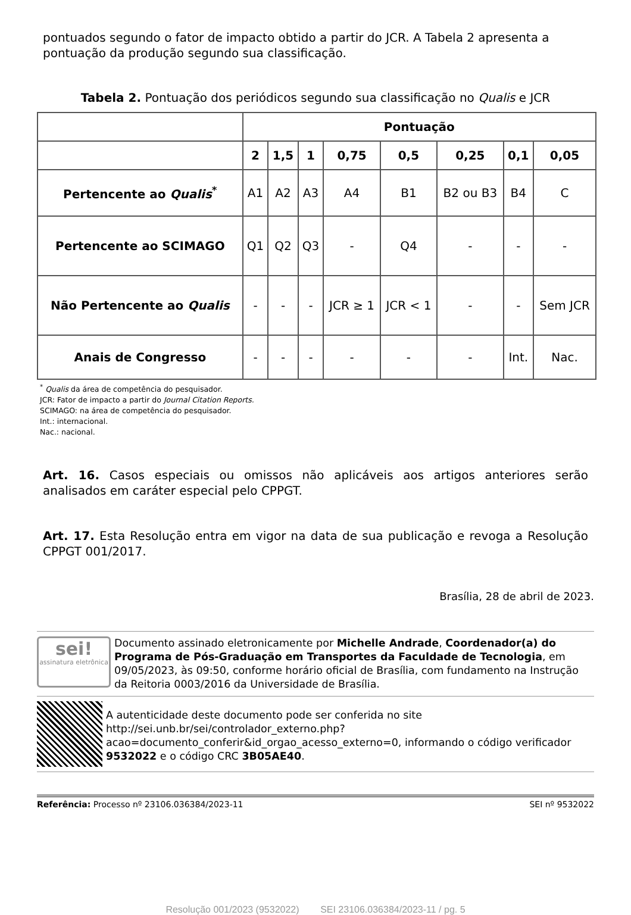pontuados segundo o fator de impacto obtido a partir do JCR. A Tabela 2 apresenta a pontuação da produção segundo sua classificação.
Tabela 2. Pontuação dos periódicos segundo sua classificação no Qualis e JCR
| | Pontuação | | | | | | | |
| | 2 | 1,5 | 1 | 0,75 | 0,5 | 0,25 | 0,1 | 0,05 |
| Pertencente ao Qualis<sup>*</sup> | A1 | A2 | A3 | A4 | B1 | B2 ou B3 | B4 | C |
| Pertencente ao SCIMAGO | Q1 | Q2 | Q3 | - | Q4 | - | - | - |
| Não Pertencente ao Qualis | - | - | - | JCR ≥ 1 | JCR < 1 | - | - | Sem JCR |
| Anais de Congresso | - | - | - | - | - | - | Int. | Nac. |
<sup>*</sup> Qualis da área de competência do pesquisador.
JCR: Fator de impacto a partir do Journal Citation Reports.
SCIMAGO: na área de competência do pesquisador.
Int.: internacional.
Nac.: nacional.
Art. 16. Casos especiais ou omissos não aplicáveis aos artigos anteriores serão analisados em caráter especial pelo CPPGT.
Art. 17. Esta Resolução entra em vigor na data de sua publicação e revoga a Resolução CPPGT 001/2017.
Brasília, 28 de abril de 2023.
sei!
assinatura eletrônica
Documento assinado eletronicamente por Michelle Andrade, Coordenador(a) do Programa de Pós-Graduação em Transportes da Faculdade de Tecnologia, em 09/05/2023, às 09:50, conforme horário oficial de Brasília, com fundamento na Instrução da Reitoria 0003/2016 da Universidade de Brasília.
A autenticidade deste documento pode ser conferida no site http://sei.unb.br/sei/controlador_externo.php?acao=documento_conferir&id_orgao_acesso_externo=0, informando o código verificador 9532022 e o código CRC 3B05AE40.
Referência: Processo nº 23106.036384/2023-11 SEI nº 9532022
Resolução 001/2023 (9532022) SEI 23106.036384/2023-11 / pg. 5